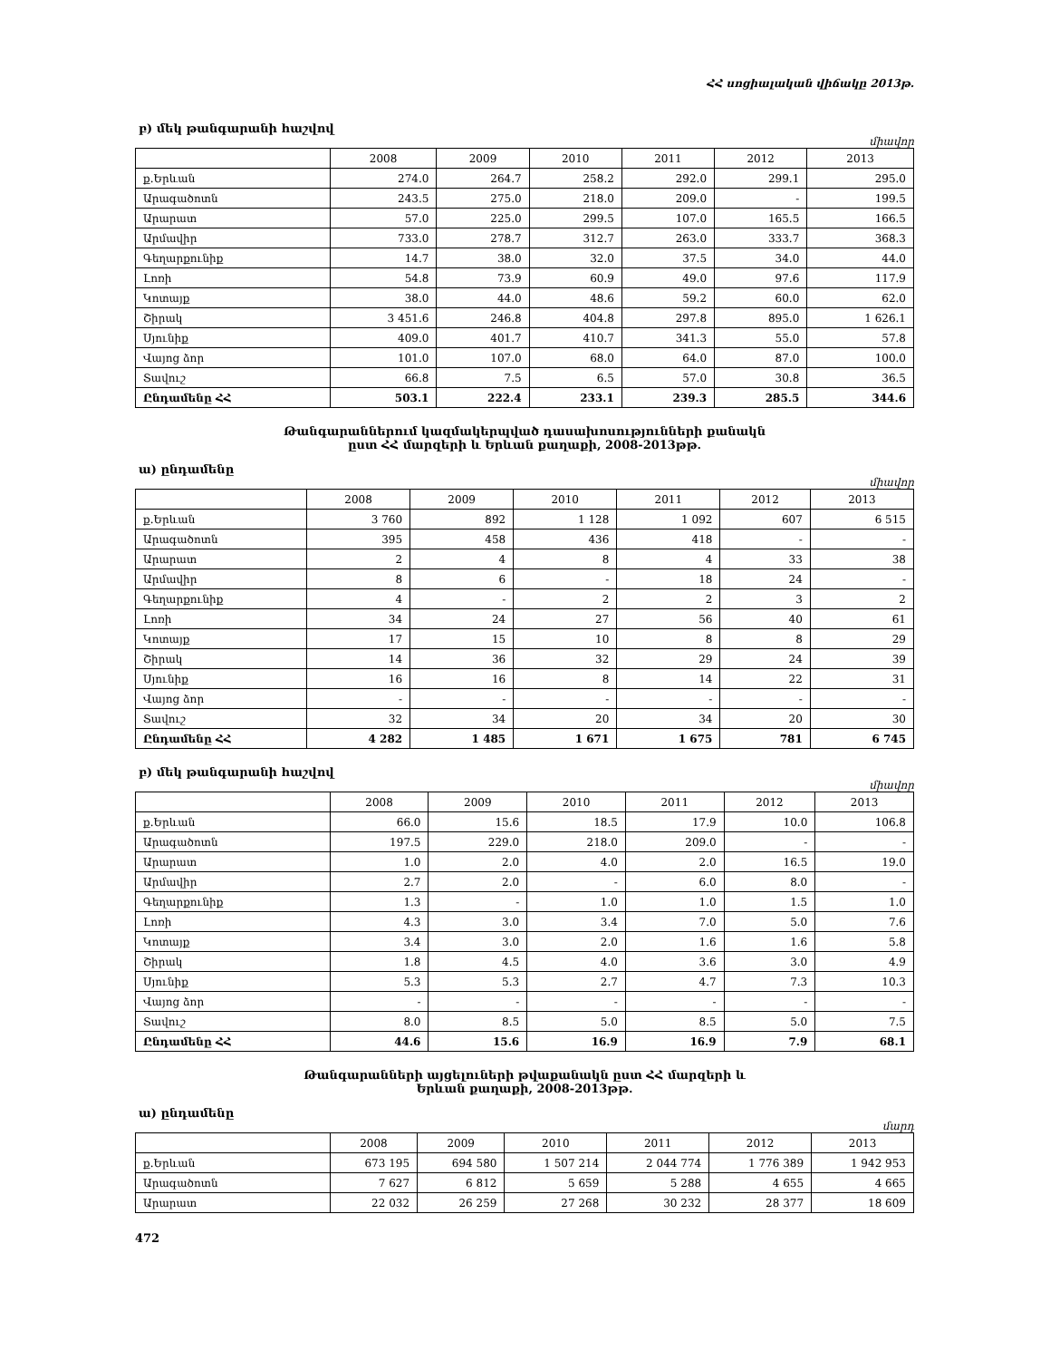ՀՀ սոցիալական վիճակը 2013թ.
բ) մեկ թանգարանի հաշվով
միավոր
| | 2008 | 2009 | 2010 | 2011 | 2012 | 2013 |
| --- | --- | --- | --- | --- | --- | --- |
| ք.Երևան | 274.0 | 264.7 | 258.2 | 292.0 | 299.1 | 295.0 |
| Արագածոտն | 243.5 | 275.0 | 218.0 | 209.0 | - | 199.5 |
| Արարատ | 57.0 | 225.0 | 299.5 | 107.0 | 165.5 | 166.5 |
| Արմավիր | 733.0 | 278.7 | 312.7 | 263.0 | 333.7 | 368.3 |
| Գեղարքունիք | 14.7 | 38.0 | 32.0 | 37.5 | 34.0 | 44.0 |
| Լոռի | 54.8 | 73.9 | 60.9 | 49.0 | 97.6 | 117.9 |
| Կոտայք | 38.0 | 44.0 | 48.6 | 59.2 | 60.0 | 62.0 |
| Շիրակ | 3 451.6 | 246.8 | 404.8 | 297.8 | 895.0 | 1 626.1 |
| Սյունիք | 409.0 | 401.7 | 410.7 | 341.3 | 55.0 | 57.8 |
| Վայոց ձոր | 101.0 | 107.0 | 68.0 | 64.0 | 87.0 | 100.0 |
| Տավուշ | 66.8 | 7.5 | 6.5 | 57.0 | 30.8 | 36.5 |
| Ընդամենը ՀՀ | 503.1 | 222.4 | 233.1 | 239.3 | 285.5 | 344.6 |
Թանգարաններում կազմակերպված դասախոսությունների քանակն
ըստ ՀՀ մարզերի և Երևան քաղաքի, 2008-2013թթ.
ա) ընդամենը
միավոր
| | 2008 | 2009 | 2010 | 2011 | 2012 | 2013 |
| --- | --- | --- | --- | --- | --- | --- |
| ք.Երևան | 3 760 | 892 | 1 128 | 1 092 | 607 | 6 515 |
| Արագածոտն | 395 | 458 | 436 | 418 | - | - |
| Արարատ | 2 | 4 | 8 | 4 | 33 | 38 |
| Արմավիր | 8 | 6 | - | 18 | 24 | - |
| Գեղարքունիք | 4 | - | 2 | 2 | 3 | 2 |
| Լոռի | 34 | 24 | 27 | 56 | 40 | 61 |
| Կոտայք | 17 | 15 | 10 | 8 | 8 | 29 |
| Շիրակ | 14 | 36 | 32 | 29 | 24 | 39 |
| Սյունիք | 16 | 16 | 8 | 14 | 22 | 31 |
| Վայոց ձոր | - | - | - | - | - | - |
| Տավուշ | 32 | 34 | 20 | 34 | 20 | 30 |
| Ընդամենը ՀՀ | 4 282 | 1 485 | 1 671 | 1 675 | 781 | 6 745 |
բ) մեկ թանգարանի հաշվով
միավոր
| | 2008 | 2009 | 2010 | 2011 | 2012 | 2013 |
| --- | --- | --- | --- | --- | --- | --- |
| ք.Երևան | 66.0 | 15.6 | 18.5 | 17.9 | 10.0 | 106.8 |
| Արագածոտն | 197.5 | 229.0 | 218.0 | 209.0 | - | - |
| Արարատ | 1.0 | 2.0 | 4.0 | 2.0 | 16.5 | 19.0 |
| Արմավիր | 2.7 | 2.0 | - | 6.0 | 8.0 | - |
| Գեղարքունիք | 1.3 | - | 1.0 | 1.0 | 1.5 | 1.0 |
| Լոռի | 4.3 | 3.0 | 3.4 | 7.0 | 5.0 | 7.6 |
| Կոտայք | 3.4 | 3.0 | 2.0 | 1.6 | 1.6 | 5.8 |
| Շիրակ | 1.8 | 4.5 | 4.0 | 3.6 | 3.0 | 4.9 |
| Սյունիք | 5.3 | 5.3 | 2.7 | 4.7 | 7.3 | 10.3 |
| Վայոց ձոր | - | - | - | - | - | - |
| Տավուշ | 8.0 | 8.5 | 5.0 | 8.5 | 5.0 | 7.5 |
| Ընդամենը ՀՀ | 44.6 | 15.6 | 16.9 | 16.9 | 7.9 | 68.1 |
Թանգարանների այցելուների թվաքանակն ըստ ՀՀ մարզերի և
Երևան քաղաքի, 2008-2013թթ.
ա) ընդամենը
մարդ
| | 2008 | 2009 | 2010 | 2011 | 2012 | 2013 |
| --- | --- | --- | --- | --- | --- | --- |
| ք.Երևան | 673 195 | 694 580 | 1 507 214 | 2 044 774 | 1 776 389 | 1 942 953 |
| Արագածոտն | 7 627 | 6 812 | 5 659 | 5 288 | 4 655 | 4 665 |
| Արարատ | 22 032 | 26 259 | 27 268 | 30 232 | 28 377 | 18 609 |
472